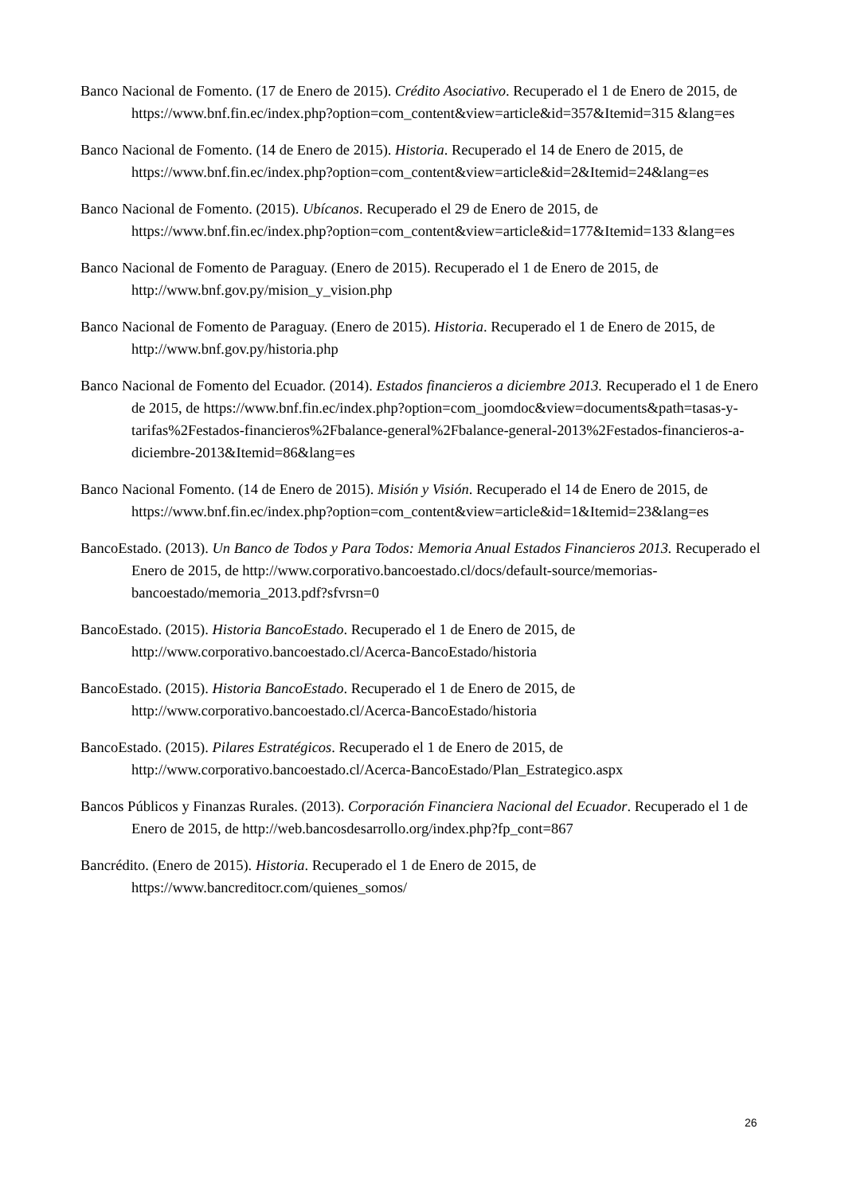Banco Nacional de Fomento. (17 de Enero de 2015). Crédito Asociativo. Recuperado el 1 de Enero de 2015, de https://www.bnf.fin.ec/index.php?option=com_content&view=article&id=357&Itemid=315 &lang=es
Banco Nacional de Fomento. (14 de Enero de 2015). Historia. Recuperado el 14 de Enero de 2015, de https://www.bnf.fin.ec/index.php?option=com_content&view=article&id=2&Itemid=24&lang=es
Banco Nacional de Fomento. (2015). Ubícanos. Recuperado el 29 de Enero de 2015, de https://www.bnf.fin.ec/index.php?option=com_content&view=article&id=177&Itemid=133 &lang=es
Banco Nacional de Fomento de Paraguay. (Enero de 2015). Recuperado el 1 de Enero de 2015, de http://www.bnf.gov.py/mision_y_vision.php
Banco Nacional de Fomento de Paraguay. (Enero de 2015). Historia. Recuperado el 1 de Enero de 2015, de http://www.bnf.gov.py/historia.php
Banco Nacional de Fomento del Ecuador. (2014). Estados financieros a diciembre 2013. Recuperado el 1 de Enero de 2015, de https://www.bnf.fin.ec/index.php?option=com_joomdoc&view=documents&path=tasas-y-tarifas%2Festados-financieros%2Fbalance-general%2Fbalance-general-2013%2Festados-financieros-a-diciembre-2013&Itemid=86&lang=es
Banco Nacional Fomento. (14 de Enero de 2015). Misión y Visión. Recuperado el 14 de Enero de 2015, de https://www.bnf.fin.ec/index.php?option=com_content&view=article&id=1&Itemid=23&lang=es
BancoEstado. (2013). Un Banco de Todos y Para Todos: Memoria Anual Estados Financieros 2013. Recuperado el Enero de 2015, de http://www.corporativo.bancoestado.cl/docs/default-source/memorias-bancoestado/memoria_2013.pdf?sfvrsn=0
BancoEstado. (2015). Historia BancoEstado. Recuperado el 1 de Enero de 2015, de http://www.corporativo.bancoestado.cl/Acerca-BancoEstado/historia
BancoEstado. (2015). Historia BancoEstado. Recuperado el 1 de Enero de 2015, de http://www.corporativo.bancoestado.cl/Acerca-BancoEstado/historia
BancoEstado. (2015). Pilares Estratégicos. Recuperado el 1 de Enero de 2015, de http://www.corporativo.bancoestado.cl/Acerca-BancoEstado/Plan_Estrategico.aspx
Bancos Públicos y Finanzas Rurales. (2013). Corporación Financiera Nacional del Ecuador. Recuperado el 1 de Enero de 2015, de http://web.bancosdesarrollo.org/index.php?fp_cont=867
Bancrédito. (Enero de 2015). Historia. Recuperado el 1 de Enero de 2015, de https://www.bancreditocr.com/quienes_somos/
26